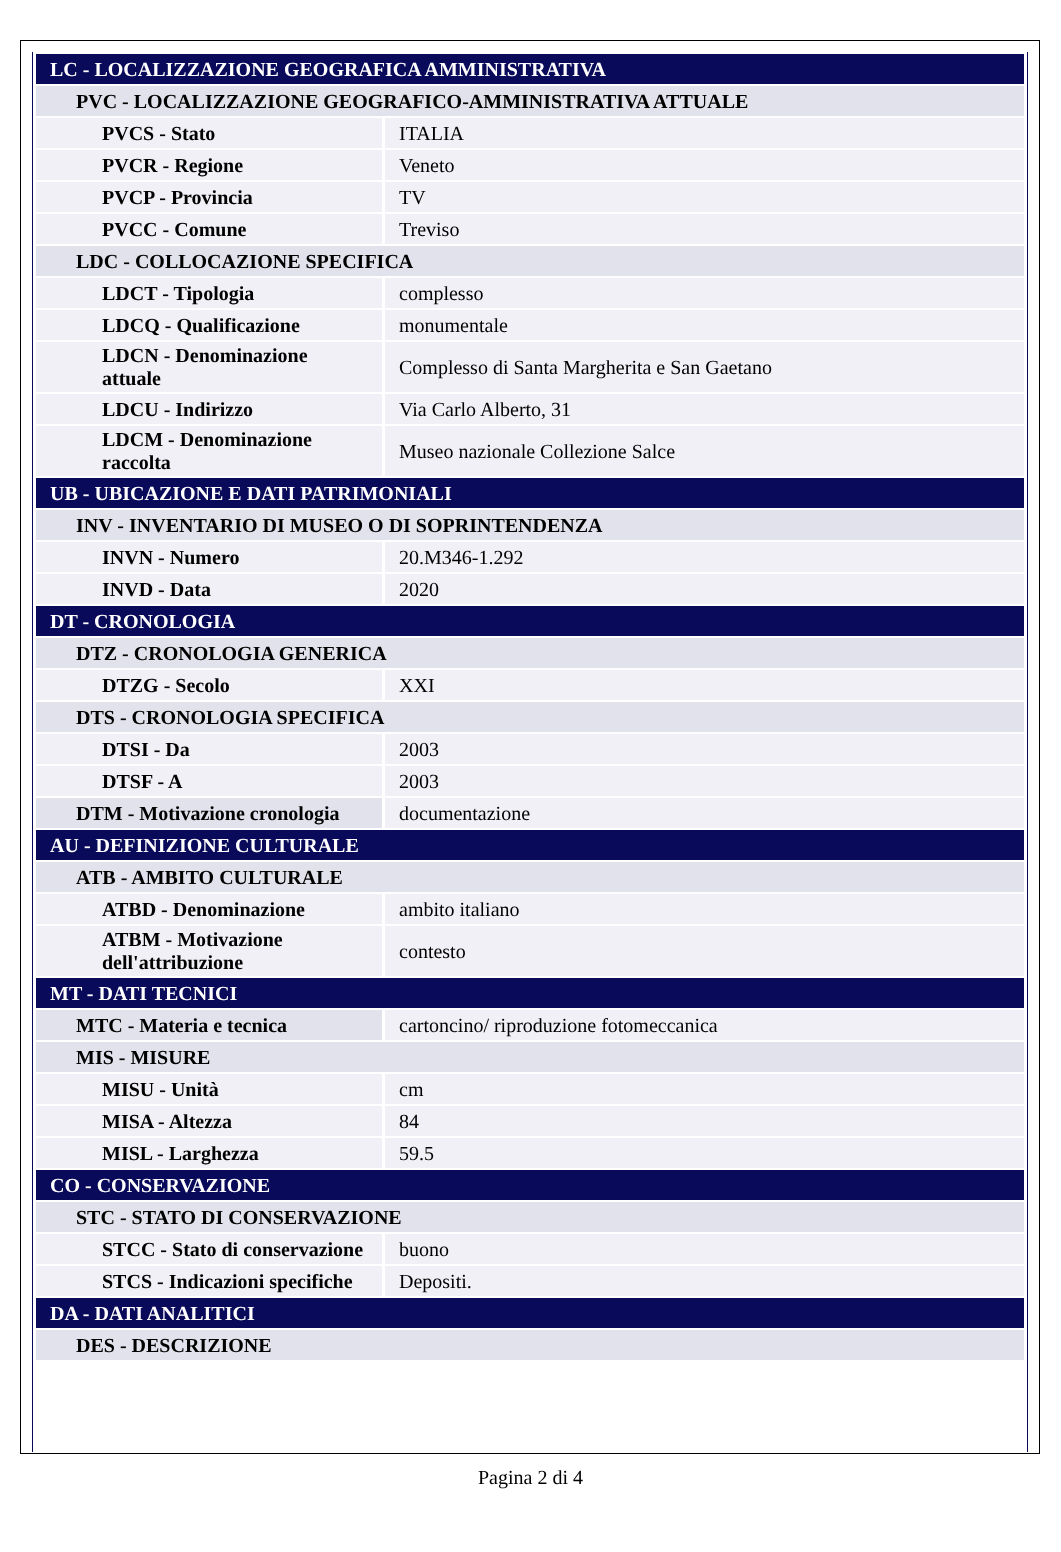| LC - LOCALIZZAZIONE GEOGRAFICA AMMINISTRATIVA | |
| PVC - LOCALIZZAZIONE GEOGRAFICO-AMMINISTRATIVA ATTUALE | |
| PVCS - Stato | ITALIA |
| PVCR - Regione | Veneto |
| PVCP - Provincia | TV |
| PVCC - Comune | Treviso |
| LDC - COLLOCAZIONE SPECIFICA | |
| LDCT - Tipologia | complesso |
| LDCQ - Qualificazione | monumentale |
| LDCN - Denominazione attuale | Complesso di Santa Margherita e San Gaetano |
| LDCU - Indirizzo | Via Carlo Alberto, 31 |
| LDCM - Denominazione raccolta | Museo nazionale Collezione Salce |
| UB - UBICAZIONE E DATI PATRIMONIALI | |
| INV - INVENTARIO DI MUSEO O DI SOPRINTENDENZA | |
| INVN - Numero | 20.M346-1.292 |
| INVD - Data | 2020 |
| DT - CRONOLOGIA | |
| DTZ - CRONOLOGIA GENERICA | |
| DTZG - Secolo | XXI |
| DTS - CRONOLOGIA SPECIFICA | |
| DTSI - Da | 2003 |
| DTSF - A | 2003 |
| DTM - Motivazione cronologia | documentazione |
| AU - DEFINIZIONE CULTURALE | |
| ATB - AMBITO CULTURALE | |
| ATBD - Denominazione | ambito italiano |
| ATBM - Motivazione dell'attribuzione | contesto |
| MT - DATI TECNICI | |
| MTC - Materia e tecnica | cartoncino/ riproduzione fotomeccanica |
| MIS - MISURE | |
| MISU - Unità | cm |
| MISA - Altezza | 84 |
| MISL - Larghezza | 59.5 |
| CO - CONSERVAZIONE | |
| STC - STATO DI CONSERVAZIONE | |
| STCC - Stato di conservazione | buono |
| STCS - Indicazioni specifiche | Depositi. |
| DA - DATI ANALITICI | |
| DES - DESCRIZIONE | |
Pagina 2 di 4